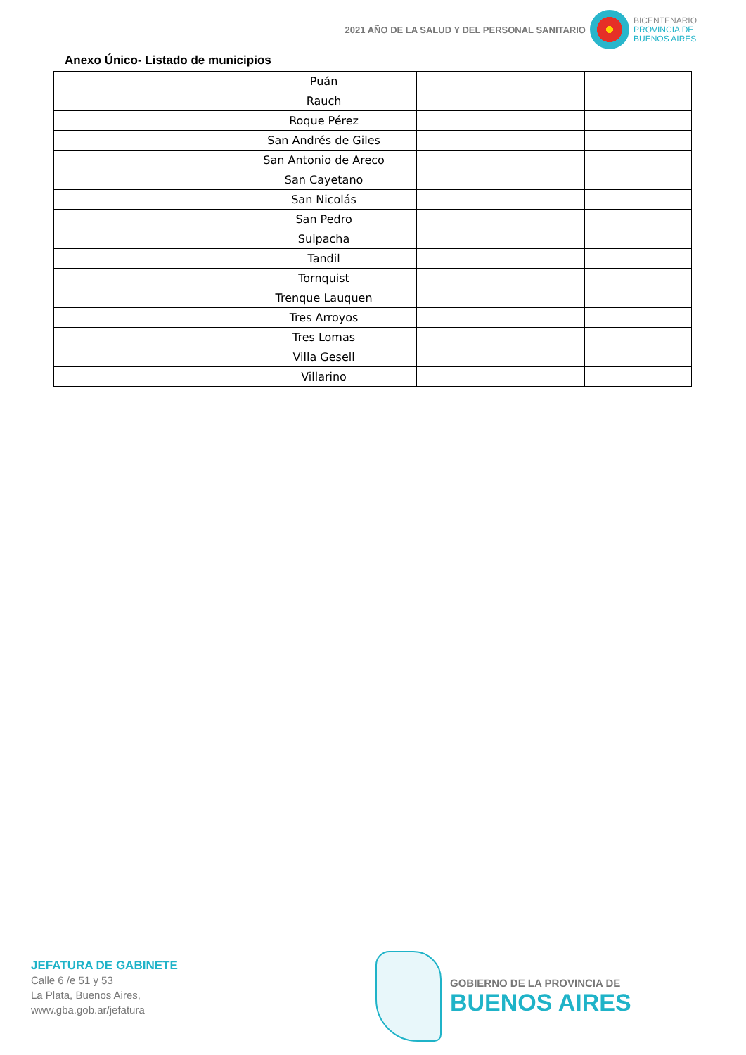2021 AÑO DE LA SALUD Y DEL PERSONAL SANITARIO
BICENTENARIO
PROVINCIA DE
BUENOS AIRES
Anexo Único- Listado de municipios
| | Puán | | |
| | Rauch | | |
| | Roque Pérez | | |
| | San Andrés de Giles | | |
| | San Antonio de Areco | | |
| | San Cayetano | | |
| | San Nicolás | | |
| | San Pedro | | |
| | Suipacha | | |
| | Tandil | | |
| | Tornquist | | |
| | Trenque Lauquen | | |
| | Tres Arroyos | | |
| | Tres Lomas | | |
| | Villa Gesell | | |
| | Villarino | | |
JEFATURA DE GABINETE
Calle 6 /e 51 y 53
La Plata, Buenos Aires,
www.gba.gob.ar/jefatura
GOBIERNO DE LA PROVINCIA DE
BUENOS AIRES